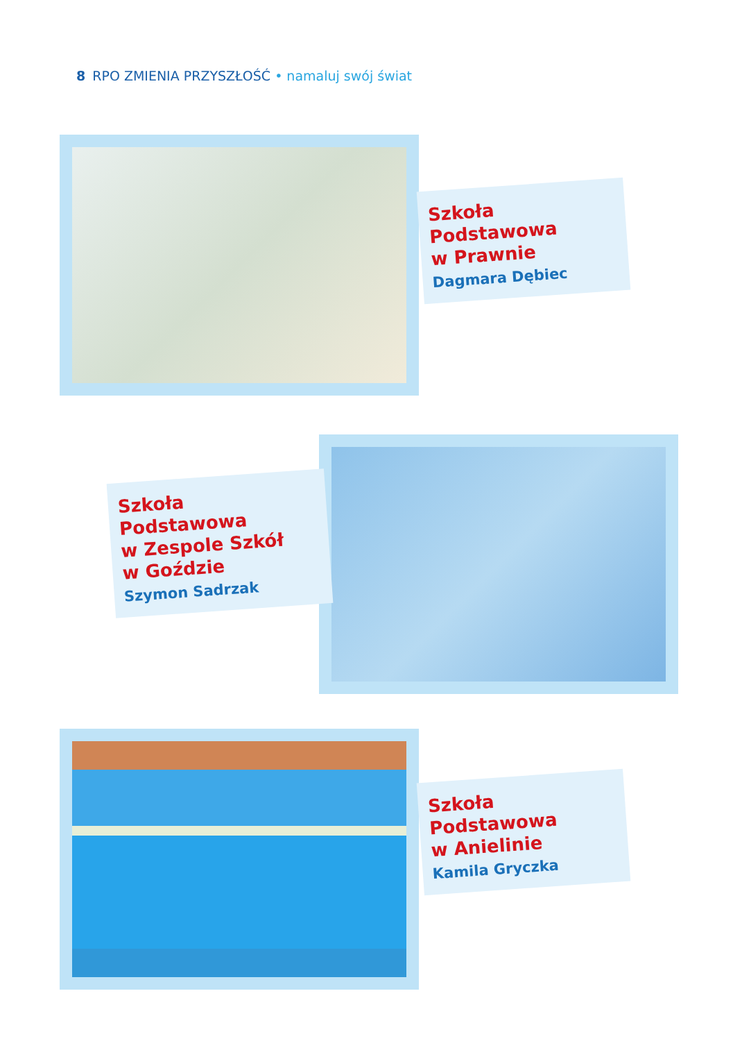8 RPO ZMIENIA PRZYSZŁOŚĆ • namaluj swój świat
Szkoła Podstawowa
w Prawnie
Dagmara Dębiec
Szkoła Podstawowa
w Zespole Szkół
w Goździe
Szymon Sadrzak
Szkoła Podstawowa
w Anielinie
Kamila Gryczka